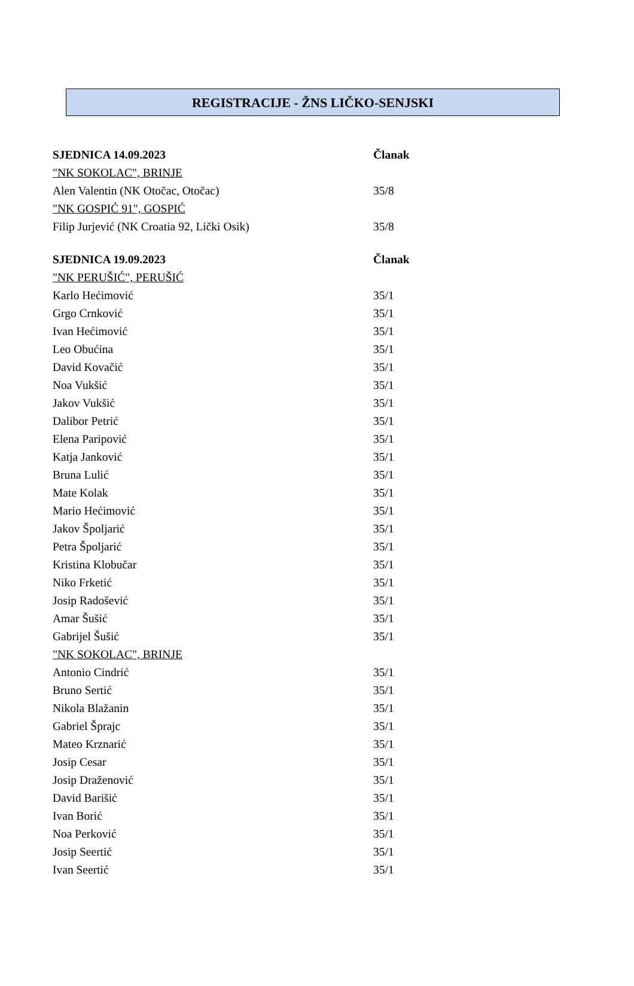REGISTRACIJE - ŽNS LIČKO-SENJSKI
| SJEDNICA 14.09.2023 | Članak |
| --- | --- |
| "NK SOKOLAC", BRINJE | |
| Alen Valentin (NK Otočac, Otočac) | 35/8 |
| "NK GOSPIĆ 91", GOSPIĆ | |
| Filip Jurjević (NK Croatia 92, Lički Osik) | 35/8 |
| SJEDNICA 19.09.2023 | Članak |
| --- | --- |
| "NK PERUŠIĆ", PERUŠIĆ | |
| Karlo Hećimović | 35/1 |
| Grgo Crnković | 35/1 |
| Ivan Hećimović | 35/1 |
| Leo Obućina | 35/1 |
| David Kovačić | 35/1 |
| Noa Vukšić | 35/1 |
| Jakov Vukšić | 35/1 |
| Dalibor Petrić | 35/1 |
| Elena Paripović | 35/1 |
| Katja Janković | 35/1 |
| Bruna Lulić | 35/1 |
| Mate Kolak | 35/1 |
| Mario Hećimović | 35/1 |
| Jakov Špoljarić | 35/1 |
| Petra Špoljarić | 35/1 |
| Kristina Klobučar | 35/1 |
| Niko Frketić | 35/1 |
| Josip Radošević | 35/1 |
| Amar Šušić | 35/1 |
| Gabrijel Šušić | 35/1 |
| "NK SOKOLAC", BRINJE | |
| Antonio Cindrić | 35/1 |
| Bruno Sertić | 35/1 |
| Nikola Blažanin | 35/1 |
| Gabriel Šprajc | 35/1 |
| Mateo Krznarić | 35/1 |
| Josip Cesar | 35/1 |
| Josip Draženović | 35/1 |
| David Barišić | 35/1 |
| Ivan Borić | 35/1 |
| Noa Perković | 35/1 |
| Josip Seertić | 35/1 |
| Ivan Seertić | 35/1 |